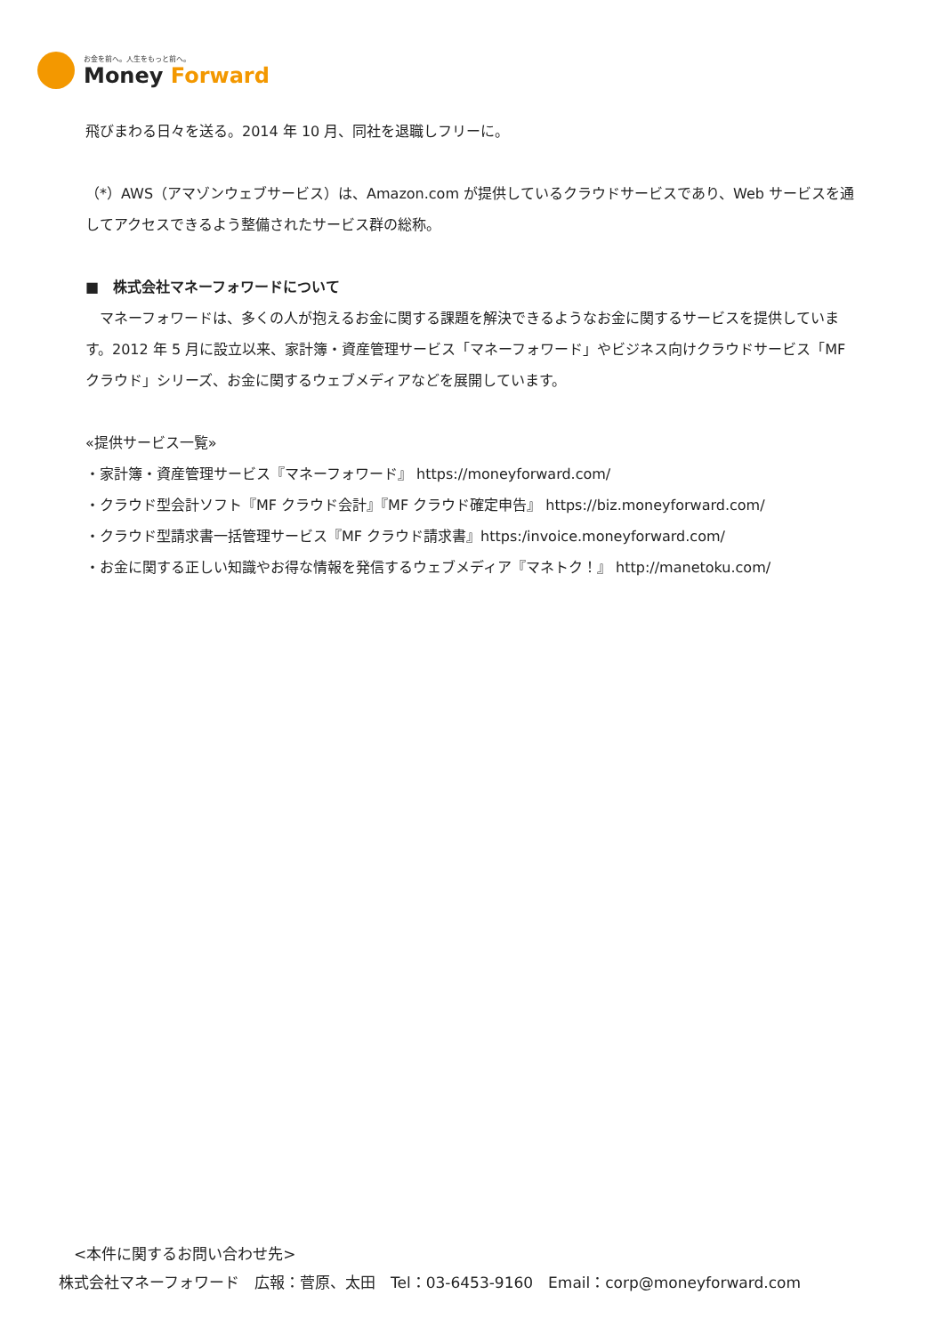お金を前へ。人生をもっと前へ。
Money Forward
飛びまわる日々を送る。2014 年 10 月、同社を退職しフリーに。
（*）AWS（アマゾンウェブサービス）は、Amazon.com が提供しているクラウドサービスであり、Web サービスを通してアクセスできるよう整備されたサービス群の総称。
■　株式会社マネーフォワードについて
　マネーフォワードは、多くの人が抱えるお金に関する課題を解決できるようなお金に関するサービスを提供しています。2012 年 5 月に設立以来、家計簿・資産管理サービス「マネーフォワード」やビジネス向けクラウドサービス「MF クラウド」シリーズ、お金に関するウェブメディアなどを展開しています。
«提供サービス一覧»
・家計簿・資産管理サービス『マネーフォワード』 https://moneyforward.com/
・クラウド型会計ソフト『MF クラウド会計』『MF クラウド確定申告』 https://biz.moneyforward.com/
・クラウド型請求書一括管理サービス『MF クラウド請求書』https:/invoice.moneyforward.com/
・お金に関する正しい知識やお得な情報を発信するウェブメディア『マネトク！』 http://manetoku.com/
　<本件に関するお問い合わせ先>
株式会社マネーフォワード　広報：菅原、太田　Tel：03-6453-9160　Email：corp@moneyforward.com